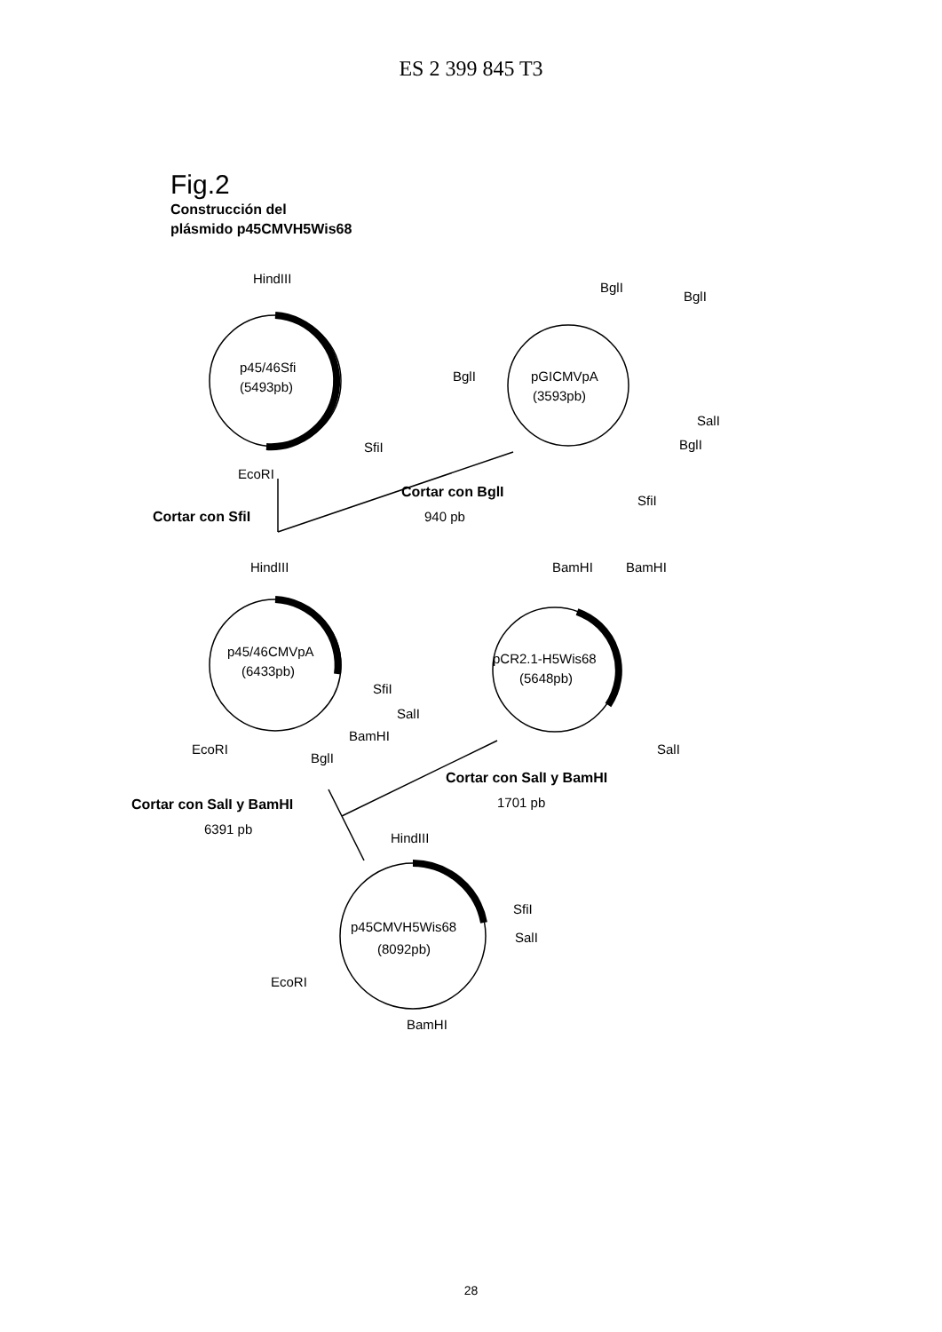ES 2 399 845 T3
Fig.2
Construcción del
plásmido p45CMVH5Wis68
HindIII
p45/46Sfi
(5493pb)
SfiI
EcoRI
BglI
BglI
BglI
pGICMVpA
(3593pb)
SalI
BglI
SfiI
Cortar con SfiI
Cortar con BglI
940 pb
HindIII
BamHI
BamHI
p45/46CMVpA
(6433pb)
SfiI
SalI
BamHI
EcoRI
BglI
pCR2.1-H5Wis68
(5648pb)
SalI
Cortar con SalI y BamHI
6391 pb
Cortar con SalI y BamHI
1701 pb
HindIII
p45CMVH5Wis68
(8092pb)
SfiI
SalI
EcoRI
BamHI
28